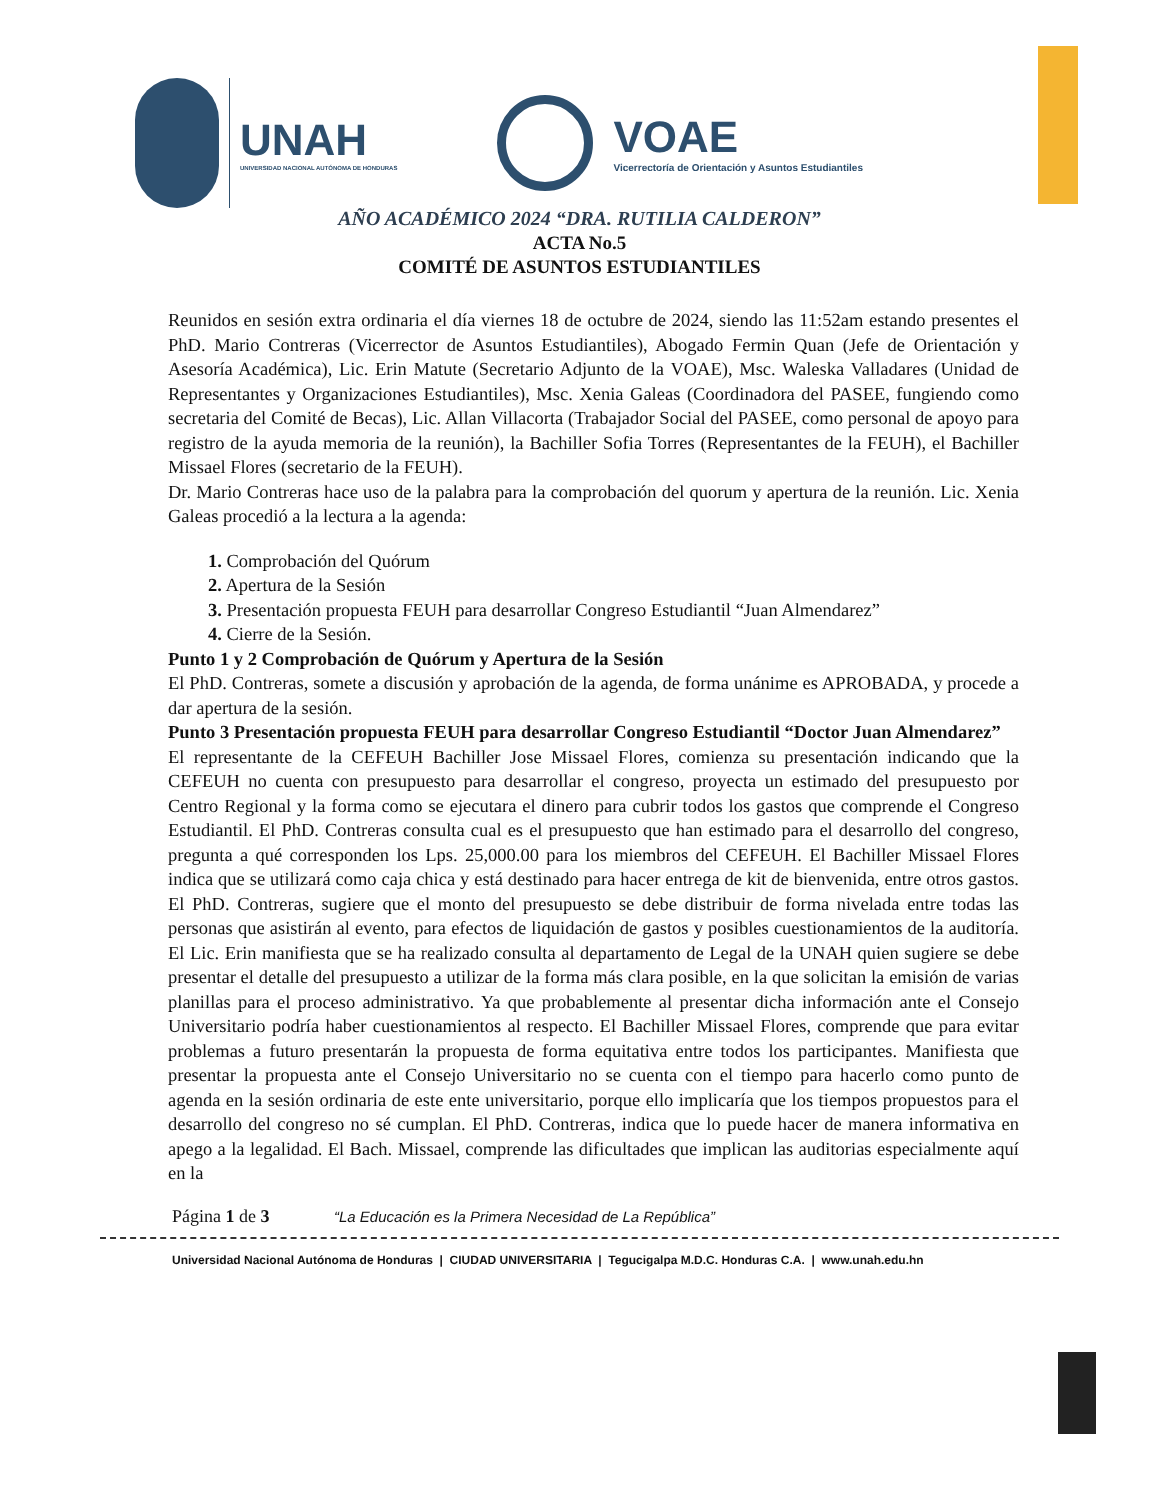UNAH
UNIVERSIDAD NACIONAL AUTÓNOMA DE HONDURAS
VOAE
Vicerrectoría de Orientación y Asuntos Estudiantiles
AÑO ACADÉMICO 2024 “DRA. RUTILIA CALDERON”
ACTA No.5
COMITÉ DE ASUNTOS ESTUDIANTILES
Reunidos en sesión extra ordinaria el día viernes 18 de octubre de 2024, siendo las 11:52am estando presentes el PhD. Mario Contreras (Vicerrector de Asuntos Estudiantiles), Abogado Fermin Quan (Jefe de Orientación y Asesoría Académica), Lic. Erin Matute (Secretario Adjunto de la VOAE), Msc. Waleska Valladares (Unidad de Representantes y Organizaciones Estudiantiles), Msc. Xenia Galeas (Coordinadora del PASEE, fungiendo como secretaria del Comité de Becas), Lic. Allan Villacorta (Trabajador Social del PASEE, como personal de apoyo para registro de la ayuda memoria de la reunión), la Bachiller Sofia Torres (Representantes de la FEUH), el Bachiller Missael Flores (secretario de la FEUH).
Dr. Mario Contreras hace uso de la palabra para la comprobación del quorum y apertura de la reunión. Lic. Xenia Galeas procedió a la lectura a la agenda:
1. Comprobación del Quórum
2. Apertura de la Sesión
3. Presentación propuesta FEUH para desarrollar Congreso Estudiantil “Juan Almendarez”
4. Cierre de la Sesión.
Punto 1 y 2 Comprobación de Quórum y Apertura de la Sesión
El PhD. Contreras, somete a discusión y aprobación de la agenda, de forma unánime es APROBADA, y procede a dar apertura de la sesión.
Punto 3 Presentación propuesta FEUH para desarrollar Congreso Estudiantil “Doctor Juan Almendarez”
El representante de la CEFEUH Bachiller Jose Missael Flores, comienza su presentación indicando que la CEFEUH no cuenta con presupuesto para desarrollar el congreso, proyecta un estimado del presupuesto por Centro Regional y la forma como se ejecutara el dinero para cubrir todos los gastos que comprende el Congreso Estudiantil. El PhD. Contreras consulta cual es el presupuesto que han estimado para el desarrollo del congreso, pregunta a qué corresponden los Lps. 25,000.00 para los miembros del CEFEUH. El Bachiller Missael Flores indica que se utilizará como caja chica y está destinado para hacer entrega de kit de bienvenida, entre otros gastos. El PhD. Contreras, sugiere que el monto del presupuesto se debe distribuir de forma nivelada entre todas las personas que asistirán al evento, para efectos de liquidación de gastos y posibles cuestionamientos de la auditoría. El Lic. Erin manifiesta que se ha realizado consulta al departamento de Legal de la UNAH quien sugiere se debe presentar el detalle del presupuesto a utilizar de la forma más clara posible, en la que solicitan la emisión de varias planillas para el proceso administrativo. Ya que probablemente al presentar dicha información ante el Consejo Universitario podría haber cuestionamientos al respecto. El Bachiller Missael Flores, comprende que para evitar problemas a futuro presentarán la propuesta de forma equitativa entre todos los participantes. Manifiesta que presentar la propuesta ante el Consejo Universitario no se cuenta con el tiempo para hacerlo como punto de agenda en la sesión ordinaria de este ente universitario, porque ello implicaría que los tiempos propuestos para el desarrollo del congreso no sé cumplan. El PhD. Contreras, indica que lo puede hacer de manera informativa en apego a la legalidad. El Bach. Missael, comprende las dificultades que implican las auditorias especialmente aquí en la
Página 1 de 3 “La Educación es la Primera Necesidad de La República”
Universidad Nacional Autónoma de Honduras | CIUDAD UNIVERSITARIA | Tegucigalpa M.D.C. Honduras C.A. | www.unah.edu.hn